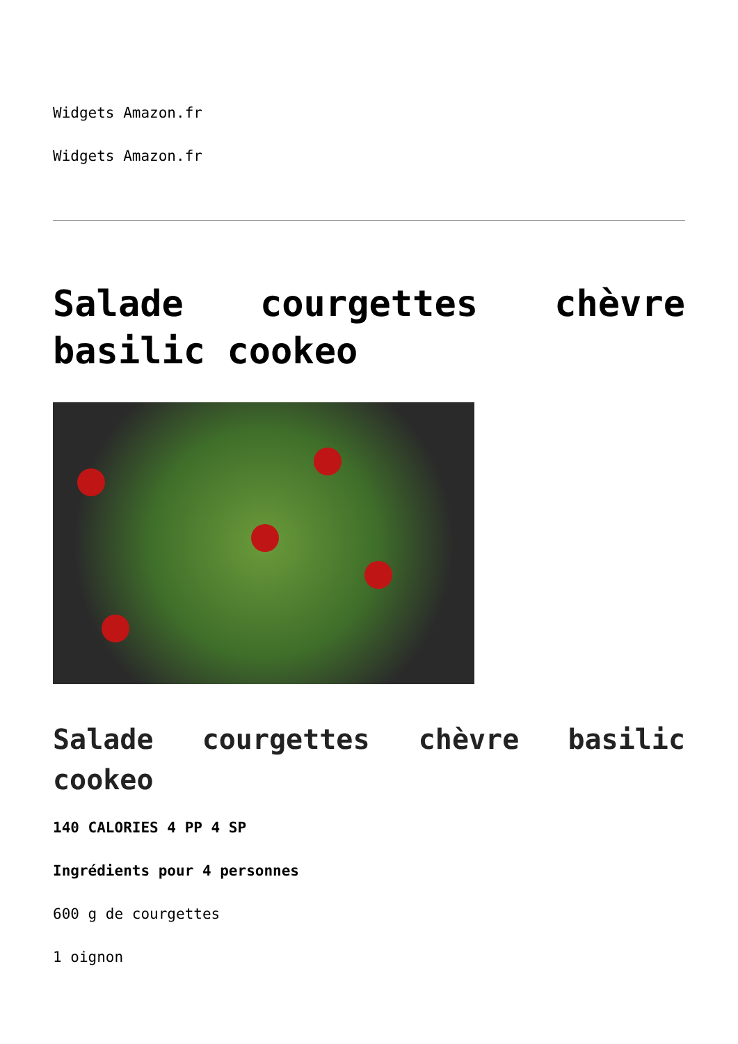Widgets Amazon.fr
Widgets Amazon.fr
Salade courgettes chèvre basilic cookeo
Salade courgettes chèvre basilic cookeo
140 CALORIES 4 PP 4 SP
Ingrédients pour 4 personnes
600 g de courgettes
1 oignon